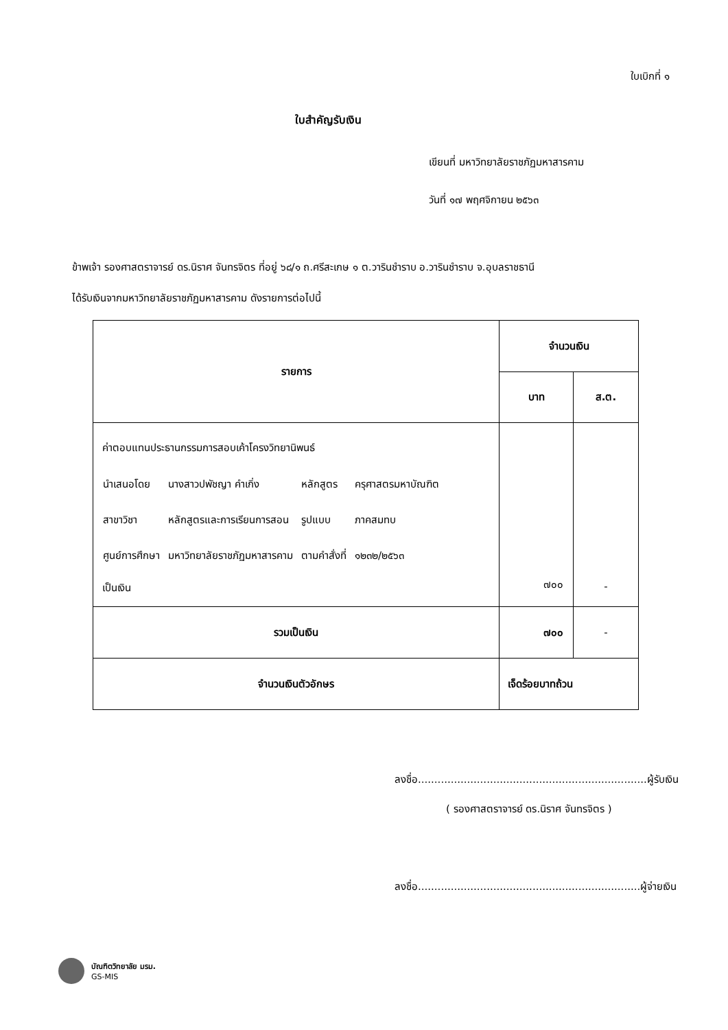ใบเบิกที่ ๑
ใบสำคัญรับเงิน
เขียนที่ มหาวิทยาลัยราชภัฏมหาสารคาม
วันที่ ๑๗ พฤศจิกายน ๒๕๖๓
ข้าพเจ้า รองศาสตราจารย์ ดร.นิราศ จันทรจิตร ที่อยู่ ๖๘/๑ ถ.ศรีสะเกษ ๑ ต.วารินชำราบ อ.วารินชำราบ จ.อุบลราชธานี
ได้รับเงินจากมหาวิทยาลัยราชภัฏมหาสารคาม ดังรายการต่อไปนี้
| รายการ | จำนวนเงิน | |
| --- | --- | --- |
| | บาท | ส.ต. |
| ค่าตอบแทนประธานกรรมการสอบเค้าโครงวิทยานิพนธ์ / นำเสนอโดย / นางสาวปพัชญา คำเกิ่ง / หลักสูตร / ครุศาสตรมหาบัณฑิต / / สาขาวิชา / หลักสูตรและการเรียนการสอน / รูปแบบ / ภาคสมทบ / / ศูนย์การศึกษา / มหาวิทยาลัยราชภัฏมหาสารคาม / ตามคำสั่งที่ / ๑๒๓๒/๒๕๖๓ / เป็นเงิน | ๗๐๐ | - |
| รวมเป็นเงิน | ๗๐๐ | - |
| จำนวนเงินตัวอักษร | เจ็ดร้อยบาทถ้วน | |
ลงชื่อ......................................................................ผู้รับเงิน
( รองศาสตราจารย์ ดร.นิราศ จันทรจิตร )
ลงชื่อ....................................................................ผู้จ่ายเงิน
บัณฑิตวิทยาลัย มรม.
GS-MIS